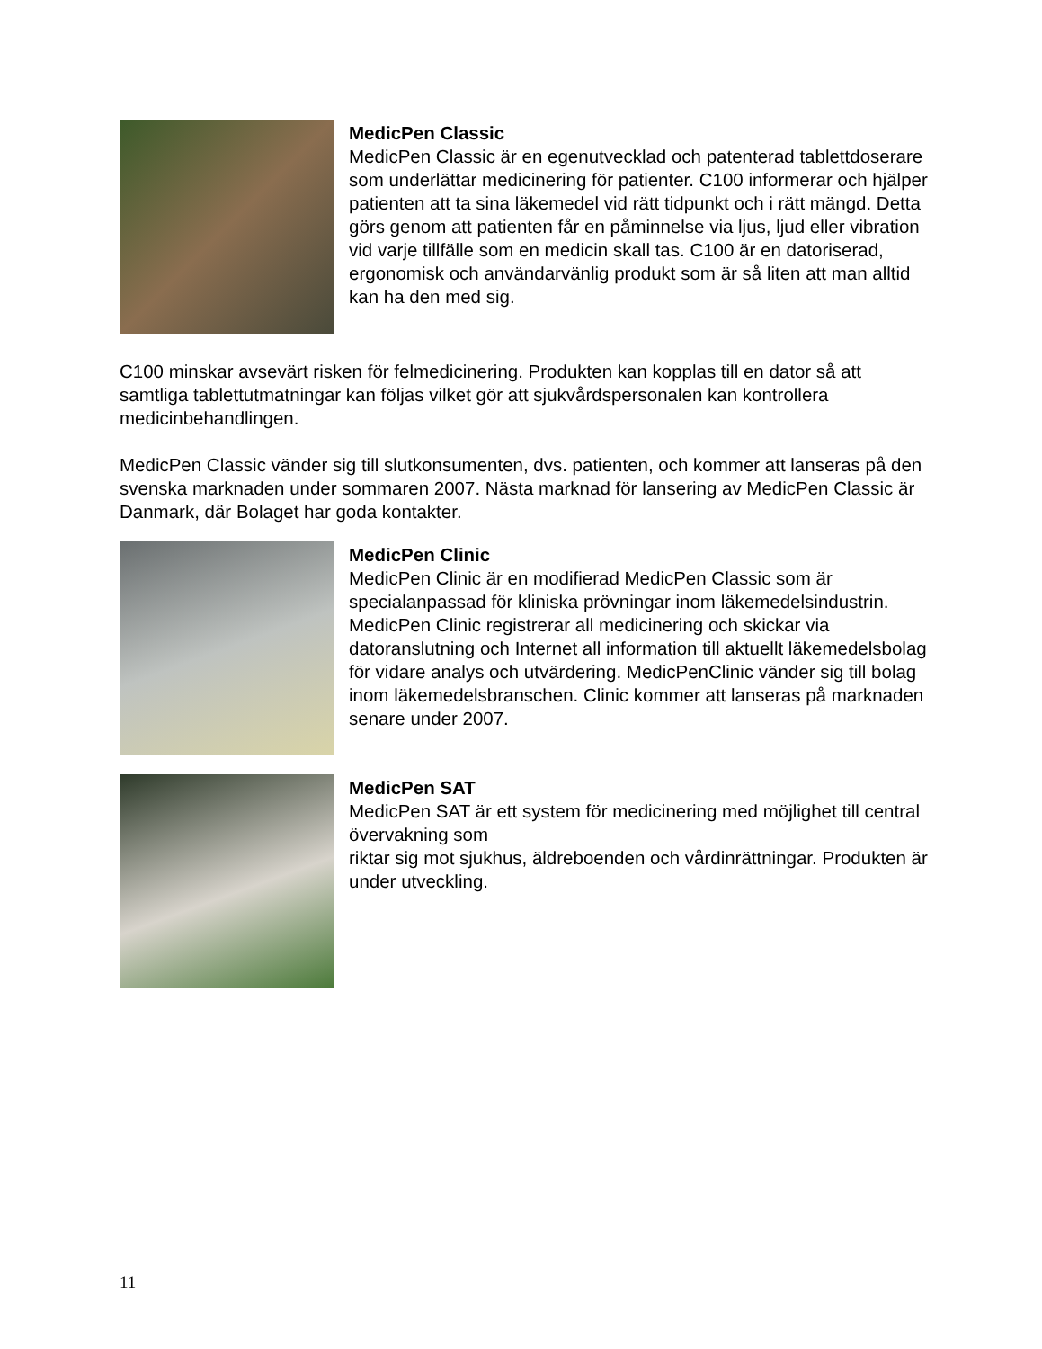MedicPen Classic
MedicPen Classic är en egenutvecklad och patenterad tablettdoserare som underlättar medicinering för patienter. C100 informerar och hjälper patienten att ta sina läkemedel vid rätt tidpunkt och i rätt mängd. Detta görs genom att patienten får en påminnelse via ljus, ljud eller vibration vid varje tillfälle som en medicin skall tas. C100 är en datoriserad, ergonomisk och användarvänlig produkt som är så liten att man alltid kan ha den med sig.
C100 minskar avsevärt risken för felmedicinering. Produkten kan kopplas till en dator så att samtliga tablettutmatningar kan följas vilket gör att sjukvårdspersonalen kan kontrollera medicinbehandlingen.
MedicPen Classic vänder sig till slutkonsumenten, dvs. patienten, och kommer att lanseras på den svenska marknaden under sommaren 2007. Nästa marknad för lansering av MedicPen Classic är Danmark, där Bolaget har goda kontakter.
MedicPen Clinic
MedicPen Clinic är en modifierad MedicPen Classic som är specialanpassad för kliniska prövningar inom läkemedelsindustrin. MedicPen Clinic registrerar all medicinering och skickar via datoranslutning och Internet all information till aktuellt läkemedelsbolag för vidare analys och utvärdering. MedicPenClinic vänder sig till bolag inom läkemedelsbranschen. Clinic kommer att lanseras på marknaden senare under 2007.
MedicPen SAT
MedicPen SAT är ett system för medicinering med möjlighet till central övervakning som
riktar sig mot sjukhus, äldreboenden och vårdinrättningar. Produkten är under utveckling.
11